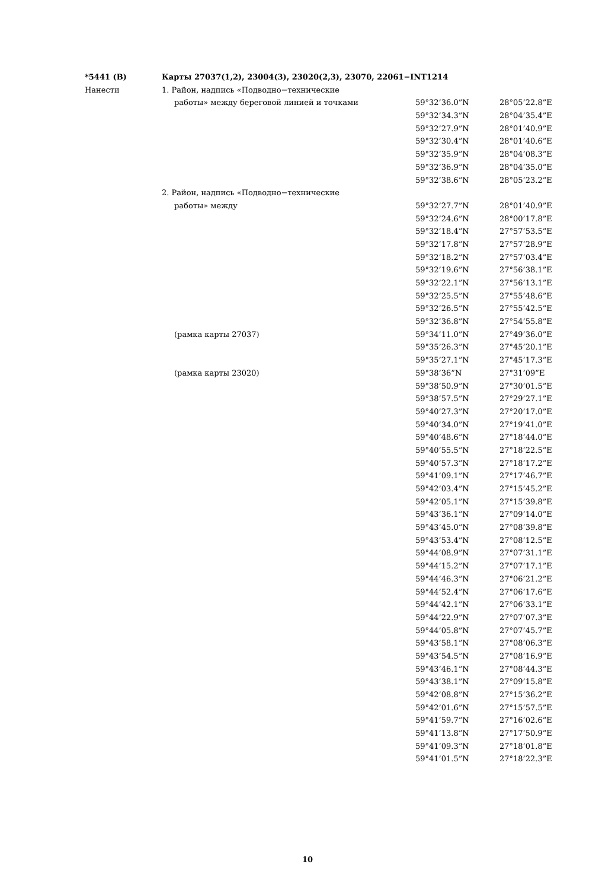| *5441 (В) | Карты 27037(1,2), 23004(3), 23020(2,3), 23070, 22061−INT1214 | | |
| Нанести | 1. Район, надпись «Подводно−технические | | |
| | работы» между береговой линией и точками | 59°32’36.0”N | 28°05’22.8”E |
| | | 59°32’34.3”N | 28°04’35.4”E |
| | | 59°32’27.9”N | 28°01’40.9”E |
| | | 59°32’30.4”N | 28°01’40.6”E |
| | | 59°32’35.9”N | 28°04’08.3”E |
| | | 59°32’36.9”N | 28°04’35.0”E |
| | | 59°32’38.6”N | 28°05’23.2”E |
| | 2. Район, надпись «Подводно−технические | | |
| | работы» между | 59°32’27.7”N | 28°01’40.9”E |
| | | 59°32’24.6”N | 28°00’17.8”E |
| | | 59°32’18.4”N | 27°57’53.5”E |
| | | 59°32’17.8”N | 27°57’28.9”E |
| | | 59°32’18.2”N | 27°57’03.4”E |
| | | 59°32’19.6”N | 27°56’38.1”E |
| | | 59°32’22.1”N | 27°56’13.1”E |
| | | 59°32’25.5”N | 27°55’48.6”E |
| | | 59°32’26.5”N | 27°55’42.5”E |
| | | 59°32’36.8”N | 27°54’55.8”E |
| | (рамка карты 27037) | 59°34’11.0”N | 27°49’36.0”E |
| | | 59°35’26.3”N | 27°45’20.1”E |
| | | 59°35’27.1”N | 27°45’17.3”E |
| | (рамка карты 23020) | 59°38’36”N | 27°31’09”E |
| | | 59°38’50.9”N | 27°30’01.5”E |
| | | 59°38’57.5”N | 27°29’27.1”E |
| | | 59°40’27.3”N | 27°20’17.0”E |
| | | 59°40’34.0”N | 27°19’41.0”E |
| | | 59°40’48.6”N | 27°18’44.0”E |
| | | 59°40’55.5”N | 27°18’22.5”E |
| | | 59°40’57.3”N | 27°18’17.2”E |
| | | 59°41’09.1”N | 27°17’46.7”E |
| | | 59°42’03.4”N | 27°15’45.2”E |
| | | 59°42’05.1”N | 27°15’39.8”E |
| | | 59°43’36.1”N | 27°09’14.0”E |
| | | 59°43’45.0”N | 27°08’39.8”E |
| | | 59°43’53.4”N | 27°08’12.5”E |
| | | 59°44’08.9”N | 27°07’31.1”E |
| | | 59°44’15.2”N | 27°07’17.1”E |
| | | 59°44’46.3”N | 27°06’21.2”E |
| | | 59°44’52.4”N | 27°06’17.6”E |
| | | 59°44’42.1”N | 27°06’33.1”E |
| | | 59°44’22.9”N | 27°07’07.3”E |
| | | 59°44’05.8”N | 27°07’45.7”E |
| | | 59°43’58.1”N | 27°08’06.3”E |
| | | 59°43’54.5”N | 27°08’16.9”E |
| | | 59°43’46.1”N | 27°08’44.3”E |
| | | 59°43’38.1”N | 27°09’15.8”E |
| | | 59°42’08.8”N | 27°15’36.2”E |
| | | 59°42’01.6”N | 27°15’57.5”E |
| | | 59°41’59.7”N | 27°16’02.6”E |
| | | 59°41’13.8”N | 27°17’50.9”E |
| | | 59°41’09.3”N | 27°18’01.8”E |
| | | 59°41’01.5”N | 27°18’22.3”E |
10